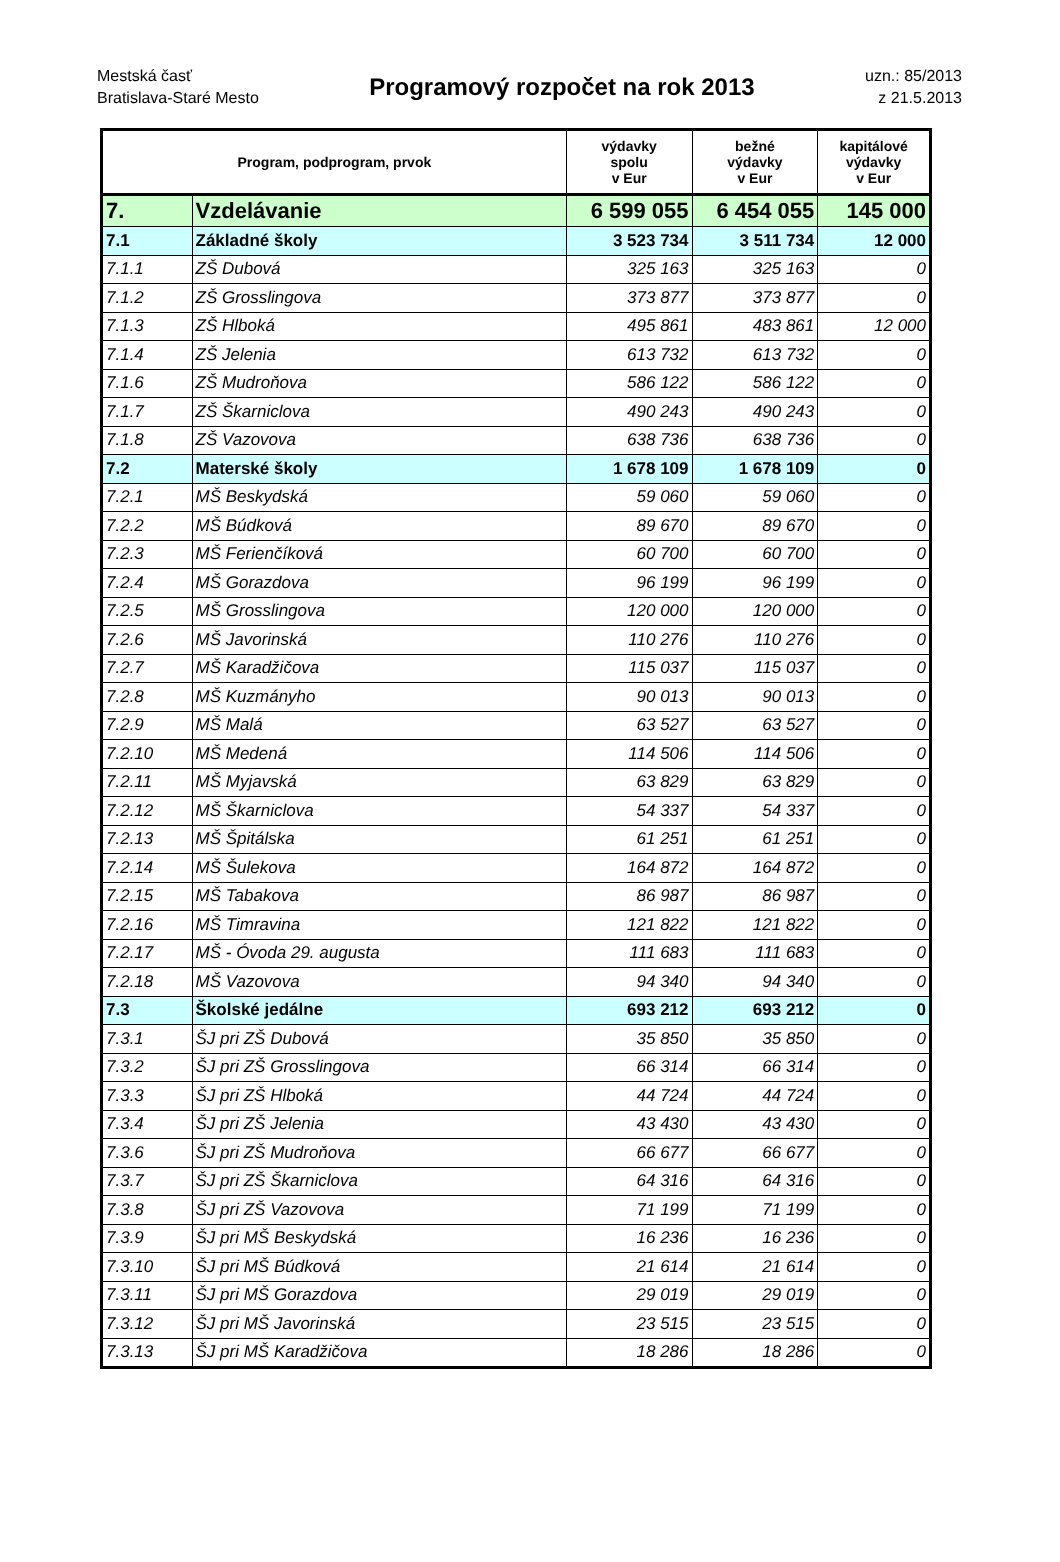Mestská časť
Bratislava-Staré Mesto
Programový rozpočet na rok 2013
uzn.: 85/2013
z 21.5.2013
| Program, podprogram, prvok | | výdavky spolu v Eur | bežné výdavky v Eur | kapitálové výdavky v Eur |
| --- | --- | --- | --- | --- |
| 7. | Vzdelávanie | 6 599 055 | 6 454 055 | 145 000 |
| 7.1 | Základné školy | 3 523 734 | 3 511 734 | 12 000 |
| 7.1.1 | ZŠ Dubová | 325 163 | 325 163 | 0 |
| 7.1.2 | ZŠ Grosslingova | 373 877 | 373 877 | 0 |
| 7.1.3 | ZŠ Hlboká | 495 861 | 483 861 | 12 000 |
| 7.1.4 | ZŠ Jelenia | 613 732 | 613 732 | 0 |
| 7.1.6 | ZŠ Mudroňova | 586 122 | 586 122 | 0 |
| 7.1.7 | ZŠ Škarniclova | 490 243 | 490 243 | 0 |
| 7.1.8 | ZŠ Vazovova | 638 736 | 638 736 | 0 |
| 7.2 | Materské školy | 1 678 109 | 1 678 109 | 0 |
| 7.2.1 | MŠ Beskydská | 59 060 | 59 060 | 0 |
| 7.2.2 | MŠ Búdková | 89 670 | 89 670 | 0 |
| 7.2.3 | MŠ Ferienčíková | 60 700 | 60 700 | 0 |
| 7.2.4 | MŠ Gorazdova | 96 199 | 96 199 | 0 |
| 7.2.5 | MŠ Grosslingova | 120 000 | 120 000 | 0 |
| 7.2.6 | MŠ Javorinská | 110 276 | 110 276 | 0 |
| 7.2.7 | MŠ Karadžičova | 115 037 | 115 037 | 0 |
| 7.2.8 | MŠ Kuzmányho | 90 013 | 90 013 | 0 |
| 7.2.9 | MŠ Malá | 63 527 | 63 527 | 0 |
| 7.2.10 | MŠ Medená | 114 506 | 114 506 | 0 |
| 7.2.11 | MŠ Myjavská | 63 829 | 63 829 | 0 |
| 7.2.12 | MŠ Škarniclova | 54 337 | 54 337 | 0 |
| 7.2.13 | MŠ Špitálska | 61 251 | 61 251 | 0 |
| 7.2.14 | MŠ Šulekova | 164 872 | 164 872 | 0 |
| 7.2.15 | MŠ Tabakova | 86 987 | 86 987 | 0 |
| 7.2.16 | MŠ Timravina | 121 822 | 121 822 | 0 |
| 7.2.17 | MŠ - Óvoda 29. augusta | 111 683 | 111 683 | 0 |
| 7.2.18 | MŠ Vazovova | 94 340 | 94 340 | 0 |
| 7.3 | Školské jedálne | 693 212 | 693 212 | 0 |
| 7.3.1 | ŠJ pri ZŠ Dubová | 35 850 | 35 850 | 0 |
| 7.3.2 | ŠJ pri ZŠ Grosslingova | 66 314 | 66 314 | 0 |
| 7.3.3 | ŠJ pri ZŠ Hlboká | 44 724 | 44 724 | 0 |
| 7.3.4 | ŠJ pri ZŠ Jelenia | 43 430 | 43 430 | 0 |
| 7.3.6 | ŠJ pri ZŠ Mudroňova | 66 677 | 66 677 | 0 |
| 7.3.7 | ŠJ pri ZŠ Škarniclova | 64 316 | 64 316 | 0 |
| 7.3.8 | ŠJ pri ZŠ Vazovova | 71 199 | 71 199 | 0 |
| 7.3.9 | ŠJ pri MŠ Beskydská | 16 236 | 16 236 | 0 |
| 7.3.10 | ŠJ pri MŠ Búdková | 21 614 | 21 614 | 0 |
| 7.3.11 | ŠJ pri MŠ Gorazdova | 29 019 | 29 019 | 0 |
| 7.3.12 | ŠJ pri MŠ Javorinská | 23 515 | 23 515 | 0 |
| 7.3.13 | ŠJ pri MŠ Karadžičova | 18 286 | 18 286 | 0 |